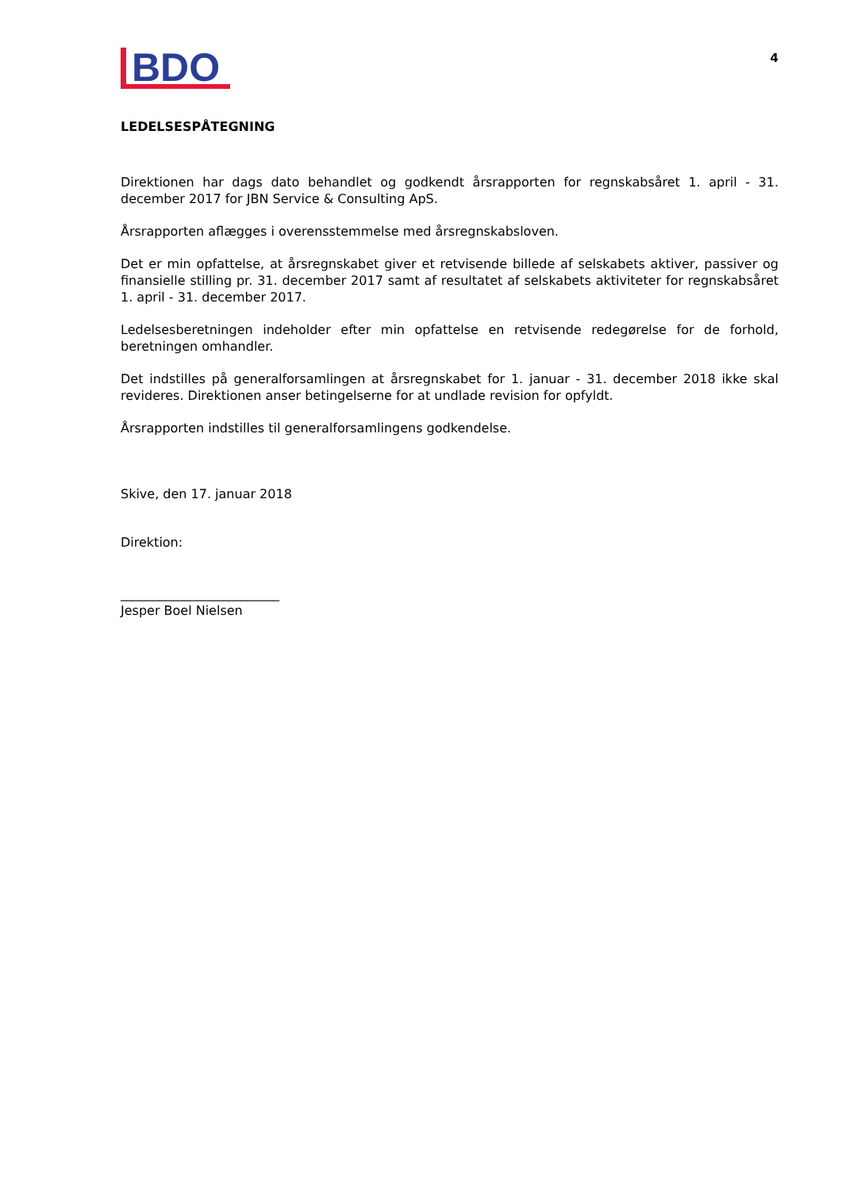BDO
4
LEDELSESPÅTEGNING
Direktionen har dags dato behandlet og godkendt årsrapporten for regnskabsåret 1. april - 31. december 2017 for JBN Service & Consulting ApS.
Årsrapporten aflægges i overensstemmelse med årsregnskabsloven.
Det er min opfattelse, at årsregnskabet giver et retvisende billede af selskabets aktiver, passiver og finansielle stilling pr. 31. december 2017 samt af resultatet af selskabets aktiviteter for regnskabsåret 1. april - 31. december 2017.
Ledelsesberetningen indeholder efter min opfattelse en retvisende redegørelse for de forhold, beretningen omhandler.
Det indstilles på generalforsamlingen at årsregnskabet for 1. januar - 31. december 2018 ikke skal revideres. Direktionen anser betingelserne for at undlade revision for opfyldt.
Årsrapporten indstilles til generalforsamlingens godkendelse.
Skive, den 17. januar 2018
Direktion:
_________________________
Jesper Boel Nielsen